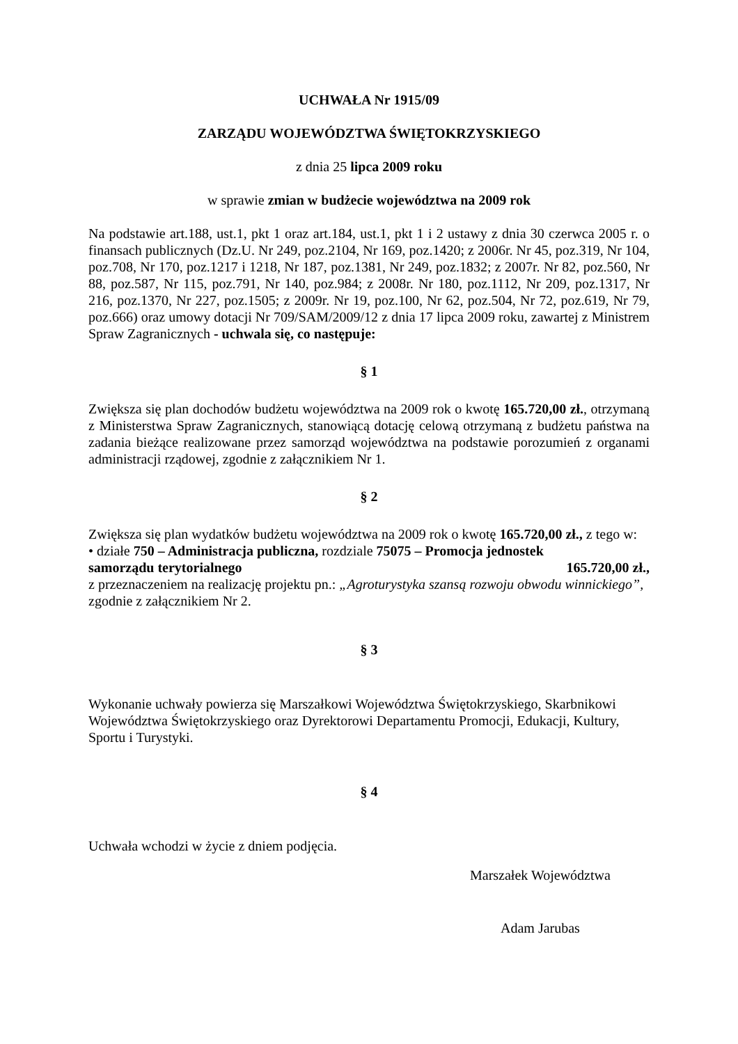UCHWAŁA Nr 1915/09
ZARZĄDU WOJEWÓDZTWA ŚWIĘTOKRZYSKIEGO
z dnia 25 lipca 2009 roku
w sprawie zmian w budżecie województwa na 2009 rok
Na podstawie art.188, ust.1, pkt 1 oraz art.184, ust.1, pkt 1 i 2 ustawy z dnia 30 czerwca 2005 r. o finansach publicznych (Dz.U. Nr 249, poz.2104, Nr 169, poz.1420; z 2006r. Nr 45, poz.319, Nr 104, poz.708, Nr 170, poz.1217 i 1218, Nr 187, poz.1381, Nr 249, poz.1832; z 2007r. Nr 82, poz.560, Nr 88, poz.587, Nr 115, poz.791, Nr 140, poz.984; z 2008r. Nr 180, poz.1112, Nr 209, poz.1317, Nr 216, poz.1370, Nr 227, poz.1505; z 2009r. Nr 19, poz.100, Nr 62, poz.504, Nr 72, poz.619, Nr 79, poz.666) oraz umowy dotacji Nr 709/SAM/2009/12 z dnia 17 lipca 2009 roku, zawartej z Ministrem Spraw Zagranicznych - uchwala się, co następuje:
§ 1
Zwiększa się plan dochodów budżetu województwa na 2009 rok o kwotę 165.720,00 zł., otrzymaną z Ministerstwa Spraw Zagranicznych, stanowiącą dotację celową otrzymaną z budżetu państwa na zadania bieżące realizowane przez samorząd województwa na podstawie porozumień z organami administracji rządowej, zgodnie z załącznikiem Nr 1.
§ 2
Zwiększa się plan wydatków budżetu województwa na 2009 rok o kwotę 165.720,00 zł., z tego w:
• działe 750 – Administracja publiczna, rozdziale 75075 – Promocja jednostek
samorządu terytorialnego 165.720,00 zł.,
z przeznaczeniem na realizację projektu pn.: „Agroturystyka szansą rozwoju obwodu winnickiego”, zgodnie z załącznikiem Nr 2.
§ 3
Wykonanie uchwały powierza się Marszałkowi Województwa Świętokrzyskiego, Skarbnikowi Województwa Świętokrzyskiego oraz Dyrektorowi Departamentu Promocji, Edukacji, Kultury, Sportu i Turystyki.
§ 4
Uchwała wchodzi w życie z dniem podjęcia.
Marszałek Województwa
Adam Jarubas